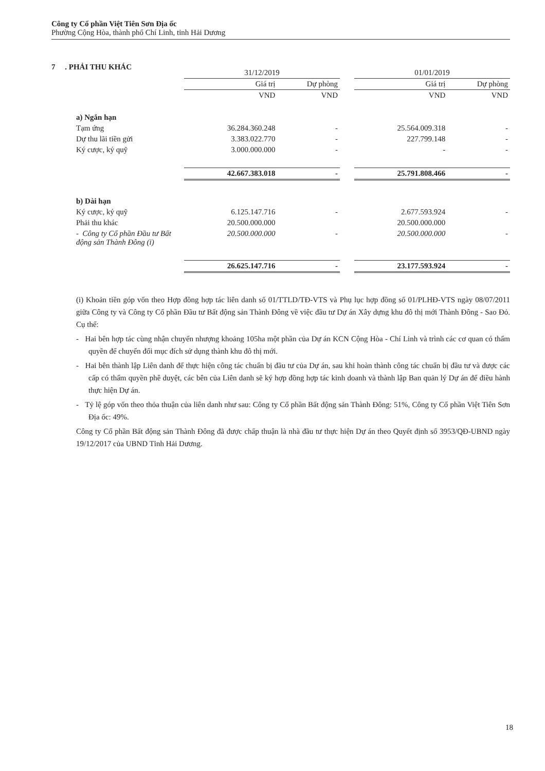Công ty Cổ phần Việt Tiên Sơn Địa ốc
Phường Cộng Hòa, thành phố Chí Linh, tỉnh Hải Dương
7 . PHẢI THU KHÁC
| | 31/12/2019 | | | 01/01/2019 | |
| --- | --- | --- | --- | --- | --- |
| | Giá trị | Dự phòng | | Giá trị | Dự phòng |
| | VND | VND | | VND | VND |
| a) Ngắn hạn | | | | | |
| Tạm ứng | 36.284.360.248 | - | | 25.564.009.318 | - |
| Dự thu lãi tiền gửi | 3.383.022.770 | - | | 227.799.148 | - |
| Ký cược, ký quỹ | 3.000.000.000 | - | | - | - |
| | 42.667.383.018 | - | | 25.791.808.466 | - |
| b) Dài hạn | | | | | |
| Ký cược, ký quỹ | 6.125.147.716 | - | | 2.677.593.924 | - |
| Phải thu khác | 20.500.000.000 | | | 20.500.000.000 | |
| - Công ty Cổ phần Đầu tư Bất động sản Thành Đông (i) | 20.500.000.000 | - | | 20.500.000.000 | - |
| | 26.625.147.716 | - | | 23.177.593.924 | - |
(i) Khoản tiền góp vốn theo Hợp đồng hợp tác liên danh số 01/TTLD/TĐ-VTS và Phụ lục hợp đồng số 01/PLHĐ-VTS ngày 08/07/2011 giữa Công ty và Công ty Cổ phần Đầu tư Bất động sản Thành Đông về việc đầu tư Dự án Xây dựng khu đô thị mới Thành Đông - Sao Đỏ. Cụ thể:
- Hai bên hợp tác cùng nhận chuyển nhượng khoảng 105ha một phần của Dự án KCN Cộng Hòa - Chí Linh và trình các cơ quan có thẩm quyền để chuyển đổi mục đích sử dụng thành khu đô thị mới.
- Hai bên thành lập Liên danh để thực hiện công tác chuẩn bị đầu tư của Dự án, sau khi hoàn thành công tác chuẩn bị đầu tư và được các cấp có thẩm quyền phê duyệt, các bên của Liên danh sẽ ký hợp đồng hợp tác kinh doanh và thành lập Ban quản lý Dự án để điều hành thực hiện Dự án.
- Tỷ lệ góp vốn theo thỏa thuận của liên danh như sau: Công ty Cổ phần Bất động sản Thành Đông: 51%, Công ty Cổ phần Việt Tiên Sơn Địa ốc: 49%.
Công ty Cổ phần Bất động sản Thành Đông đã được chấp thuận là nhà đầu tư thực hiện Dự án theo Quyết định số 3953/QĐ-UBND ngày 19/12/2017 của UBND Tỉnh Hải Dương.
18